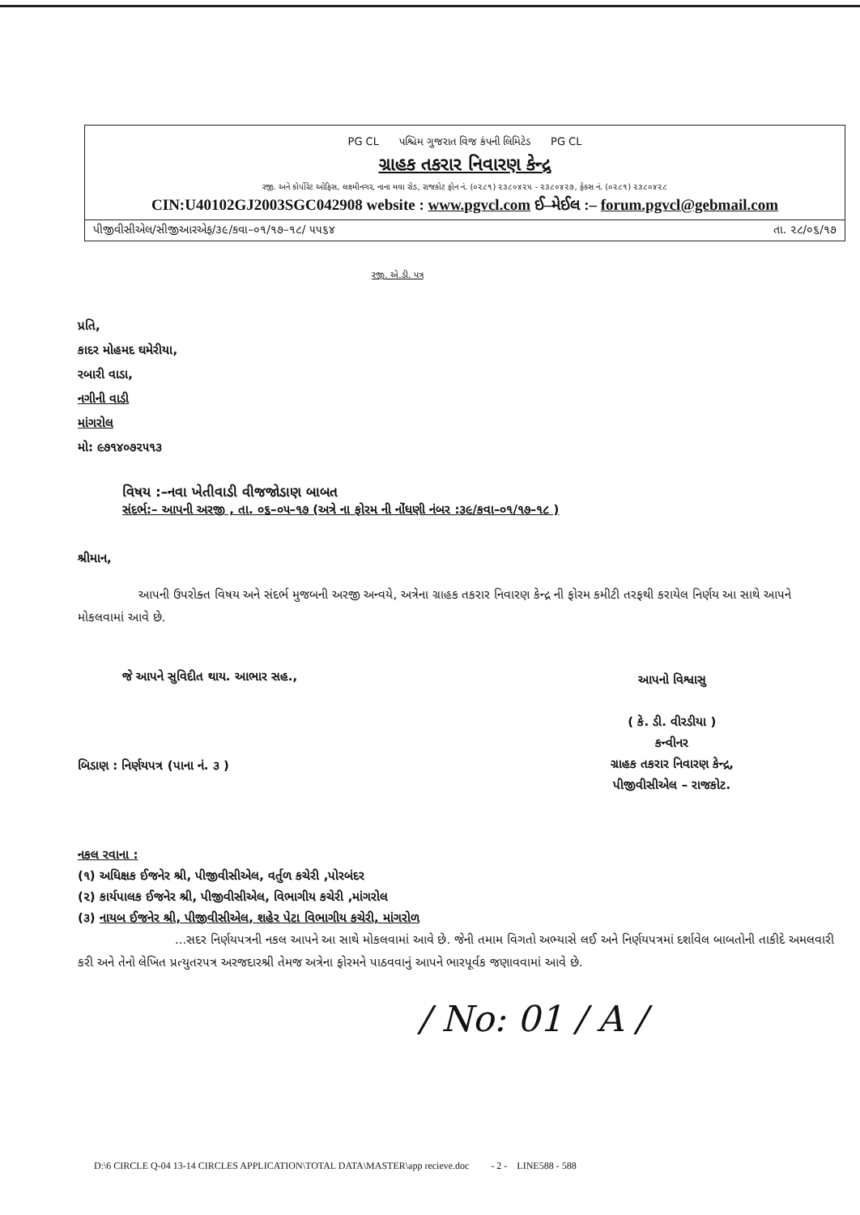PG CL પશ્ચિમ ગુજરાત વિજ કંપની લિમિટેડ PG CL
ગ્રાહક તકરાર નિવારણ કેન્દ્ર
રજી. અને કોર્પોરેટ ઓફિસ, લક્ષ્મીનગર, નાના મવા રોડ, રાજકોટ ફોન નં. (૦૨૮૧) ૨૩૮૦૪૨૫ - ૨૩૮૦૪૨૭, ફેક્સ નં. (૦૨૮૧) ૨૩૮૦૪૨૮
CIN:U40102GJ2003SGC042908 website : www.pgvcl.com ઈ–મેઈલ :– forum.pgvcl@gebmail.com
પીજીવીસીએલ/સીજીઆરએફ/૩૯/કવા–૦૧/૧૭–૧૮/ ૫૫૬૪ તા. ૨૮/૦૬/૧૭
રજી. એ.ડી. પત્ર
પ્રતિ,
કાદર મોહમદ ઘમેરીયા,
રબારી વાડા,
નગીની વાડી
માંગરોલ
મો: ૯૭૧૪૦૭૨૫૧૩
વિષય :–નવા ખેતીવાડી વીજજોડાણ બાબત
સંદર્ભ:– આપની અરજી , તા. ૦૬–૦૫–૧૭ (અત્રે ના ફોરમ ની નોંધણી નંબર :૩૯/કવા–૦૧/૧૭–૧૮ )
શ્રીમાન,
આપની ઉપરોક્ત વિષય અને સંદર્ભ મુજબની અરજી અન્વયે, અત્રેના ગ્રાહક તકરાર નિવારણ કેન્દ્ર ની ફોરમ કમીટી તરફથી કરાયેલ નિર્ણય આ સાથે આપને મોકલવામાં આવે છે.
જે આપને સુવિદીત થાય. આભાર સહ.,
બિડાણ : નિર્ણયપત્ર (પાના નં. ૩ )
આપનો વિશ્વાસુ
( કે. ડી. વીરડીયા )
કન્વીનર
ગ્રાહક તકરાર નિવારણ કેન્દ્ર,
પીજીવીસીએલ – રાજકોટ.
નકલ રવાના :
(૧) અધિક્ષક ઈજનેર શ્રી, પીજીવીસીએલ, વર્તુળ કચેરી ,પોરબંદર
(૨) કાર્યપાલક ઈજનેર શ્રી, પીજીવીસીએલ, વિભાગીય કચેરી ,માંગરોલ
(૩) નાયબ ઈજનેર શ્રી, પીજીવીસીએલ, શહેર પેટા વિભાગીય કચેરી, માંગરોળ
...સદર નિર્ણયપત્રની નકલ આપને આ સાથે મોકલવામાં આવે છે. જેની તમામ વિગતો અભ્યાસે લઈ અને નિર્ણયપત્રમાં દર્શાવેલ બાબતોની તાકીદે અમલવારી કરી અને તેનો લેખિત પ્રત્યુતરપત્ર અરજદારશ્રી તેમજ અત્રેના ફોરમને પાઠવવાનું આપને ભારપૂર્વક જણાવવામાં આવે છે.
/ No: 01 / A /
D:\6 CIRCLE Q-04 13-14 CIRCLES APPLICATION\TOTAL DATA\MASTER\app recieve.doc - 2 - LINE588 - 588